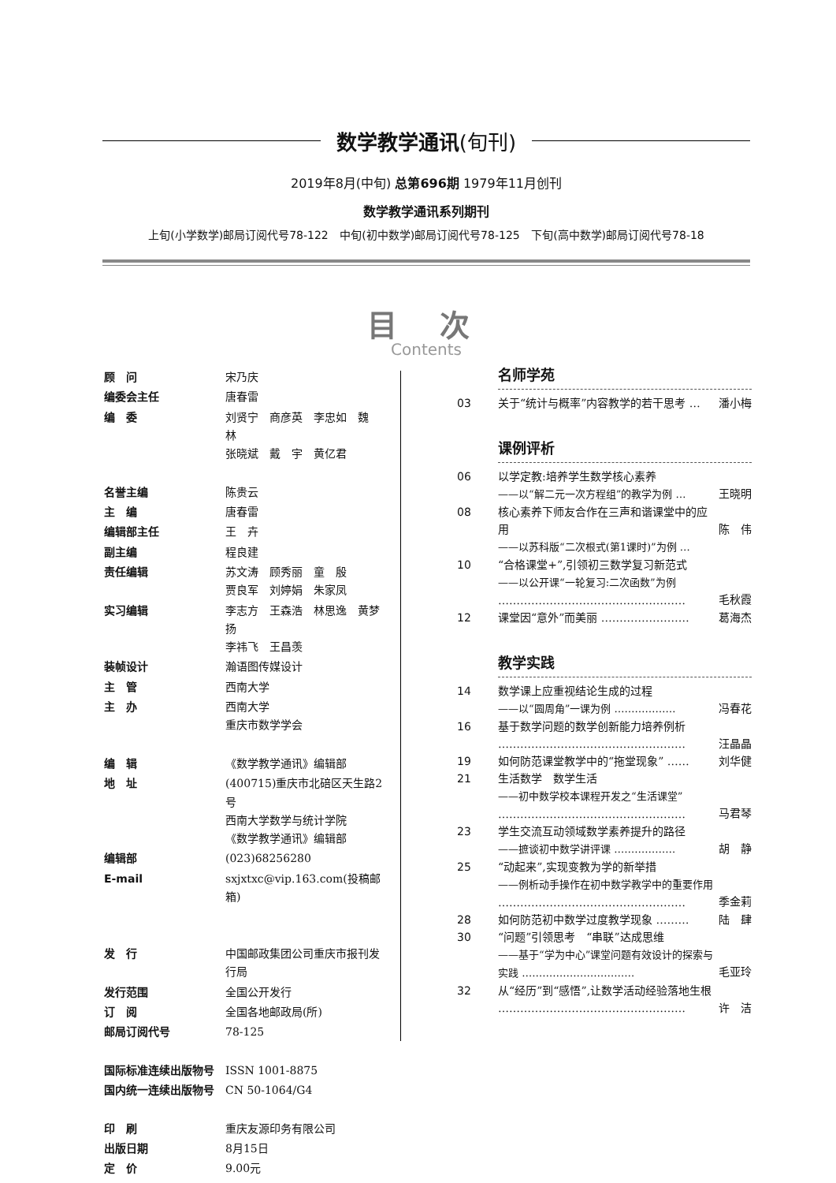数学教学通讯(旬刊)
2019年8月(中旬) 总第696期 1979年11月创刊
数学教学通讯系列期刊
上旬(小学数学)邮局订阅代号78-122 中旬(初中数学)邮局订阅代号78-125 下旬(高中数学)邮局订阅代号78-18
目 次
Contents
| 顾 问 | 宋乃庆 |
| 编委会主任 | 唐春雷 |
| 编 委 | 刘贤宁 商彦英 李忠如 魏 林 张晓斌 戴 宇 黄亿君 |
| 名誉主编 | 陈贵云 |
| 主 编 | 唐春雷 |
| 编辑部主任 | 王 卉 |
| 副主编 | 程良建 |
| 责任编辑 | 苏文涛 顾秀丽 童 殷 贾良军 刘婷娟 朱家凤 |
| 实习编辑 | 李志方 王森浩 林思逸 黄梦扬 李祎飞 王昌羡 |
| 装帧设计 | 瀚语图传媒设计 |
| 主 管 | 西南大学 |
| 主 办 | 西南大学 重庆市数学学会 |
| 编 辑 | 《数学教学通讯》编辑部 |
| 地 址 | (400715)重庆市北碚区天生路2号 西南大学数学与统计学院 《数学教学通讯》编辑部 |
| 编辑部 | (023)68256280 |
| E-mail | sxjxtxc@vip.163.com(投稿邮箱) |
| 发 行 | 中国邮政集团公司重庆市报刊发行局 |
| 发行范围 | 全国公开发行 |
| 订 阅 | 全国各地邮政局(所) |
| 邮局订阅代号 | 78-125 |
| 国际标准连续出版物号 | ISSN 1001-8875 |
| 国内统一连续出版物号 | CN 50-1064/G4 |
| 印 刷 | 重庆友源印务有限公司 |
| 出版日期 | 8月15日 |
| 定 价 | 9.00元 |
名师学苑
| 03 | 关于“统计与概率”内容教学的若干思考 … | 潘小梅 |
课例评析
| 06 | 以学定教:培养学生数学核心素养 ——以“解二元一次方程组”的教学为例 … | 王晓明 |
| 08 | 核心素养下师友合作在三声和谐课堂中的应用 ——以苏科版“二次根式(第1课时)”为例 … | 陈 伟 |
| 10 | “合格课堂+”,引领初三数学复习新范式 ——以公开课“一轮复习:二次函数”为例 …………………………………………… | 毛秋霞 |
| 12 | 课堂因“意外”而美丽 …………………… | 葛海杰 |
教学实践
| 14 | 数学课上应重视结论生成的过程 ——以“圆周角”一课为例 ……………… | 冯春花 |
| 16 | 基于数学问题的数学创新能力培养例析 …………………………………………… | 汪晶晶 |
| 19 | 如何防范课堂教学中的“拖堂现象” …… | 刘华健 |
| 21 | 生活数学 数学生活 ——初中数学校本课程开发之“生活课堂” …………………………………………… | 马君琴 |
| 23 | 学生交流互动领域数学素养提升的路径 ——摭谈初中数学讲评课 ……………… | 胡 静 |
| 25 | “动起来”,实现变教为学的新举措 ——例析动手操作在初中数学教学中的重要作用 …………………………………………… | 季金莉 |
| 28 | 如何防范初中数学过度教学现象 ……… | 陆 肆 |
| 30 | “问题”引领思考 “串联”达成思维 ——基于“学为中心”课堂问题有效设计的探索与实践 …………………………… | 毛亚玲 |
| 32 | 从“经历”到“感悟”,让数学活动经验落地生根 …………………………………………… | 许 洁 |